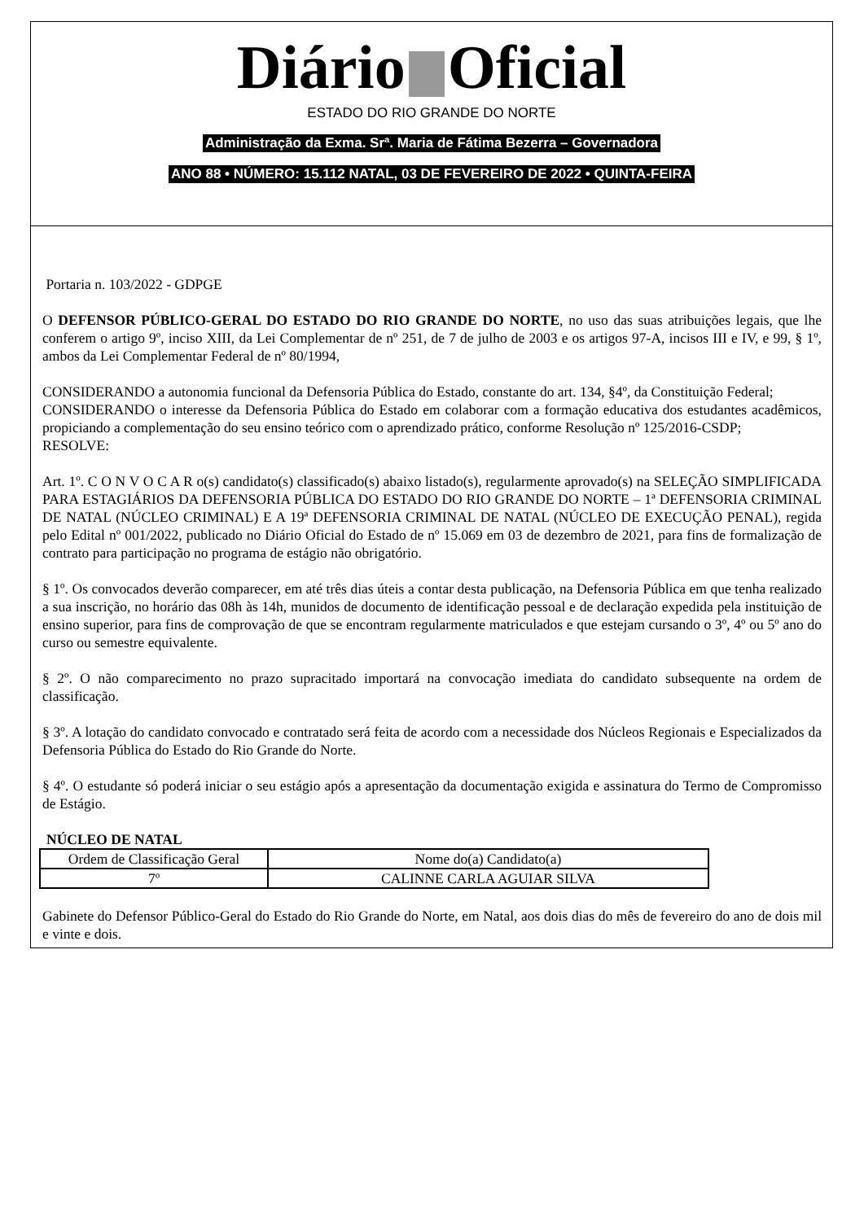Diário Oficial
ESTADO DO RIO GRANDE DO NORTE
Administração da Exma. Srª. Maria de Fátima Bezerra – Governadora
ANO 88 • NÚMERO: 15.112 NATAL, 03 DE FEVEREIRO DE 2022 • QUINTA-FEIRA
Portaria n. 103/2022 - GDPGE
O DEFENSOR PÚBLICO-GERAL DO ESTADO DO RIO GRANDE DO NORTE, no uso das suas atribuições legais, que lhe conferem o artigo 9º, inciso XIII, da Lei Complementar de nº 251, de 7 de julho de 2003 e os artigos 97-A, incisos III e IV, e 99, § 1º, ambos da Lei Complementar Federal de nº 80/1994,
CONSIDERANDO a autonomia funcional da Defensoria Pública do Estado, constante do art. 134, §4º, da Constituição Federal;
CONSIDERANDO o interesse da Defensoria Pública do Estado em colaborar com a formação educativa dos estudantes acadêmicos, propiciando a complementação do seu ensino teórico com o aprendizado prático, conforme Resolução nº 125/2016-CSDP;
RESOLVE:
Art. 1º. C O N V O C A R o(s) candidato(s) classificado(s) abaixo listado(s), regularmente aprovado(s) na SELEÇÃO SIMPLIFICADA PARA ESTAGIÁRIOS DA DEFENSORIA PÚBLICA DO ESTADO DO RIO GRANDE DO NORTE – 1ª DEFENSORIA CRIMINAL DE NATAL (NÚCLEO CRIMINAL) E A 19ª DEFENSORIA CRIMINAL DE NATAL (NÚCLEO DE EXECUÇÃO PENAL), regida pelo Edital nº 001/2022, publicado no Diário Oficial do Estado de nº 15.069 em 03 de dezembro de 2021, para fins de formalização de contrato para participação no programa de estágio não obrigatório.
§ 1º. Os convocados deverão comparecer, em até três dias úteis a contar desta publicação, na Defensoria Pública em que tenha realizado a sua inscrição, no horário das 08h às 14h, munidos de documento de identificação pessoal e de declaração expedida pela instituição de ensino superior, para fins de comprovação de que se encontram regularmente matriculados e que estejam cursando o 3º, 4º ou 5º ano do curso ou semestre equivalente.
§ 2º. O não comparecimento no prazo supracitado importará na convocação imediata do candidato subsequente na ordem de classificação.
§ 3º. A lotação do candidato convocado e contratado será feita de acordo com a necessidade dos Núcleos Regionais e Especializados da Defensoria Pública do Estado do Rio Grande do Norte.
§ 4º. O estudante só poderá iniciar o seu estágio após a apresentação da documentação exigida e assinatura do Termo de Compromisso de Estágio.
NÚCLEO DE NATAL
| Ordem de Classificação Geral | Nome do(a) Candidato(a) |
| --- | --- |
| 7º | CALINNE CARLA AGUIAR SILVA |
Gabinete do Defensor Público-Geral do Estado do Rio Grande do Norte, em Natal, aos dois dias do mês de fevereiro do ano de dois mil e vinte e dois.